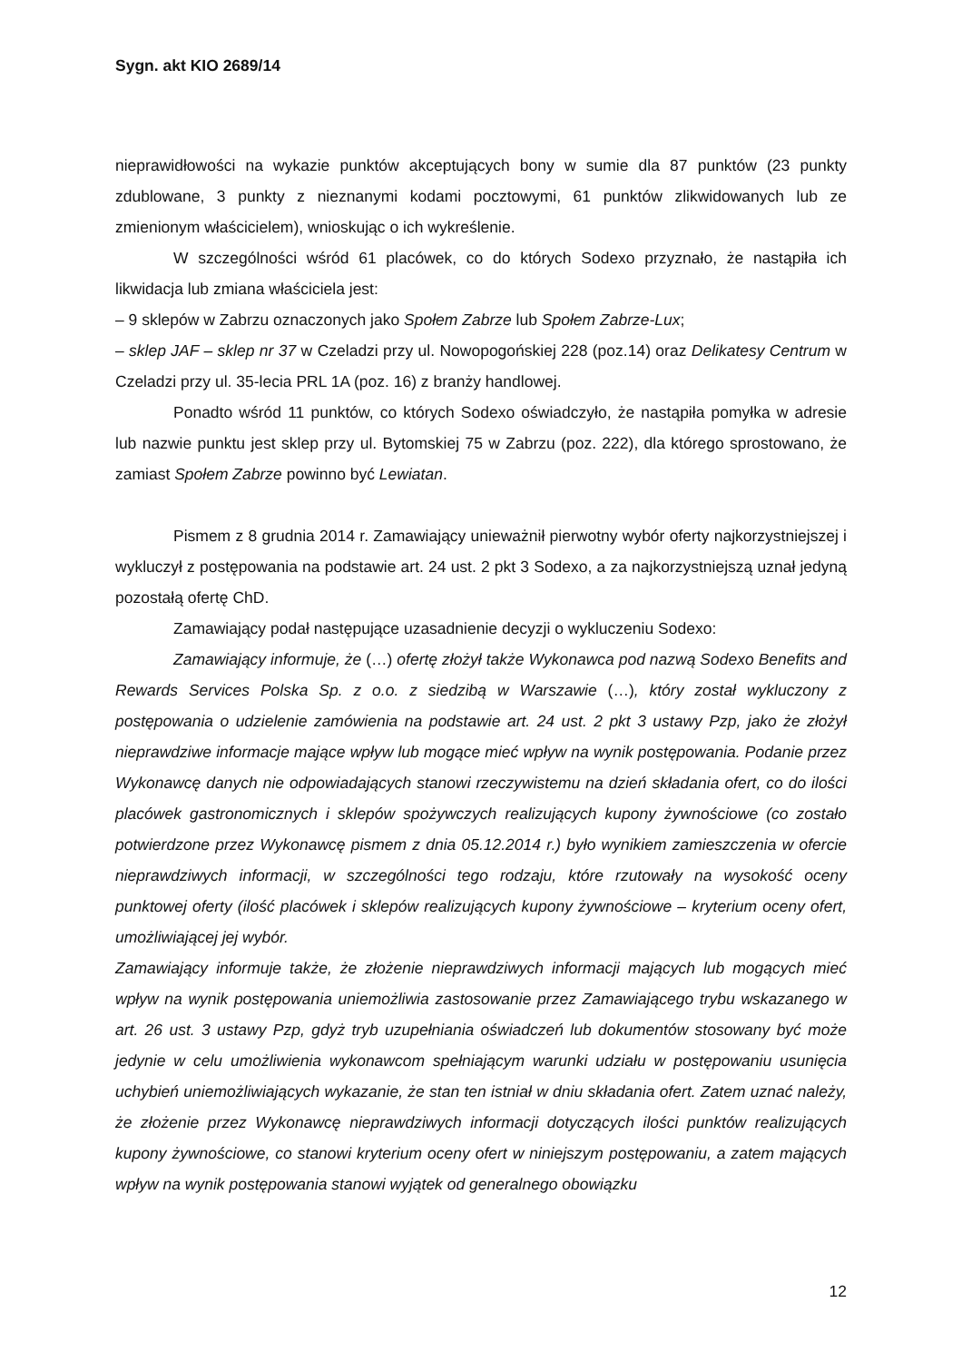Sygn. akt KIO 2689/14
nieprawidłowości na wykazie punktów akceptujących bony w sumie dla 87 punktów (23 punkty zdublowane, 3 punkty z nieznanymi kodami pocztowymi, 61 punktów zlikwidowanych lub ze zmienionym właścicielem), wnioskując o ich wykreślenie.
W szczególności wśród 61 placówek, co do których Sodexo przyznało, że nastąpiła ich likwidacja lub zmiana właściciela jest:
– 9 sklepów w Zabrzu oznaczonych jako Społem Zabrze lub Społem Zabrze-Lux;
– sklep JAF – sklep nr 37 w Czeladzi przy ul. Nowopogońskiej 228 (poz.14) oraz Delikatesy Centrum w Czeladzi przy ul. 35-lecia PRL 1A (poz. 16) z branży handlowej.
Ponadto wśród 11 punktów, co których Sodexo oświadczyło, że nastąpiła pomyłka w adresie lub nazwie punktu jest sklep przy ul. Bytomskiej 75 w Zabrzu (poz. 222), dla którego sprostowano, że zamiast Społem Zabrze powinno być Lewiatan.
Pismem z 8 grudnia 2014 r. Zamawiający unieważnił pierwotny wybór oferty najkorzystniejszej i wykluczył z postępowania na podstawie art. 24 ust. 2 pkt 3 Sodexo, a za najkorzystniejszą uznał jedyną pozostałą ofertę ChD.
Zamawiający podał następujące uzasadnienie decyzji o wykluczeniu Sodexo:
Zamawiający informuje, że (…) ofertę złożył także Wykonawca pod nazwą Sodexo Benefits and Rewards Services Polska Sp. z o.o. z siedzibą w Warszawie (…), który został wykluczony z postępowania o udzielenie zamówienia na podstawie art. 24 ust. 2 pkt 3 ustawy Pzp, jako że złożył nieprawdziwe informacje mające wpływ lub mogące mieć wpływ na wynik postępowania. Podanie przez Wykonawcę danych nie odpowiadających stanowi rzeczywistemu na dzień składania ofert, co do ilości placówek gastronomicznych i sklepów spożywczych realizujących kupony żywnościowe (co zostało potwierdzone przez Wykonawcę pismem z dnia 05.12.2014 r.) było wynikiem zamieszczenia w ofercie nieprawdziwych informacji, w szczególności tego rodzaju, które rzutowały na wysokość oceny punktowej oferty (ilość placówek i sklepów realizujących kupony żywnościowe – kryterium oceny ofert, umożliwiającej jej wybór.
Zamawiający informuje także, że złożenie nieprawdziwych informacji mających lub mogących mieć wpływ na wynik postępowania uniemożliwia zastosowanie przez Zamawiającego trybu wskazanego w art. 26 ust. 3 ustawy Pzp, gdyż tryb uzupełniania oświadczeń lub dokumentów stosowany być może jedynie w celu umożliwienia wykonawcom spełniającym warunki udziału w postępowaniu usunięcia uchybień uniemożliwiających wykazanie, że stan ten istniał w dniu składania ofert. Zatem uznać należy, że złożenie przez Wykonawcę nieprawdziwych informacji dotyczących ilości punktów realizujących kupony żywnościowe, co stanowi kryterium oceny ofert w niniejszym postępowaniu, a zatem mających wpływ na wynik postępowania stanowi wyjątek od generalnego obowiązku
12